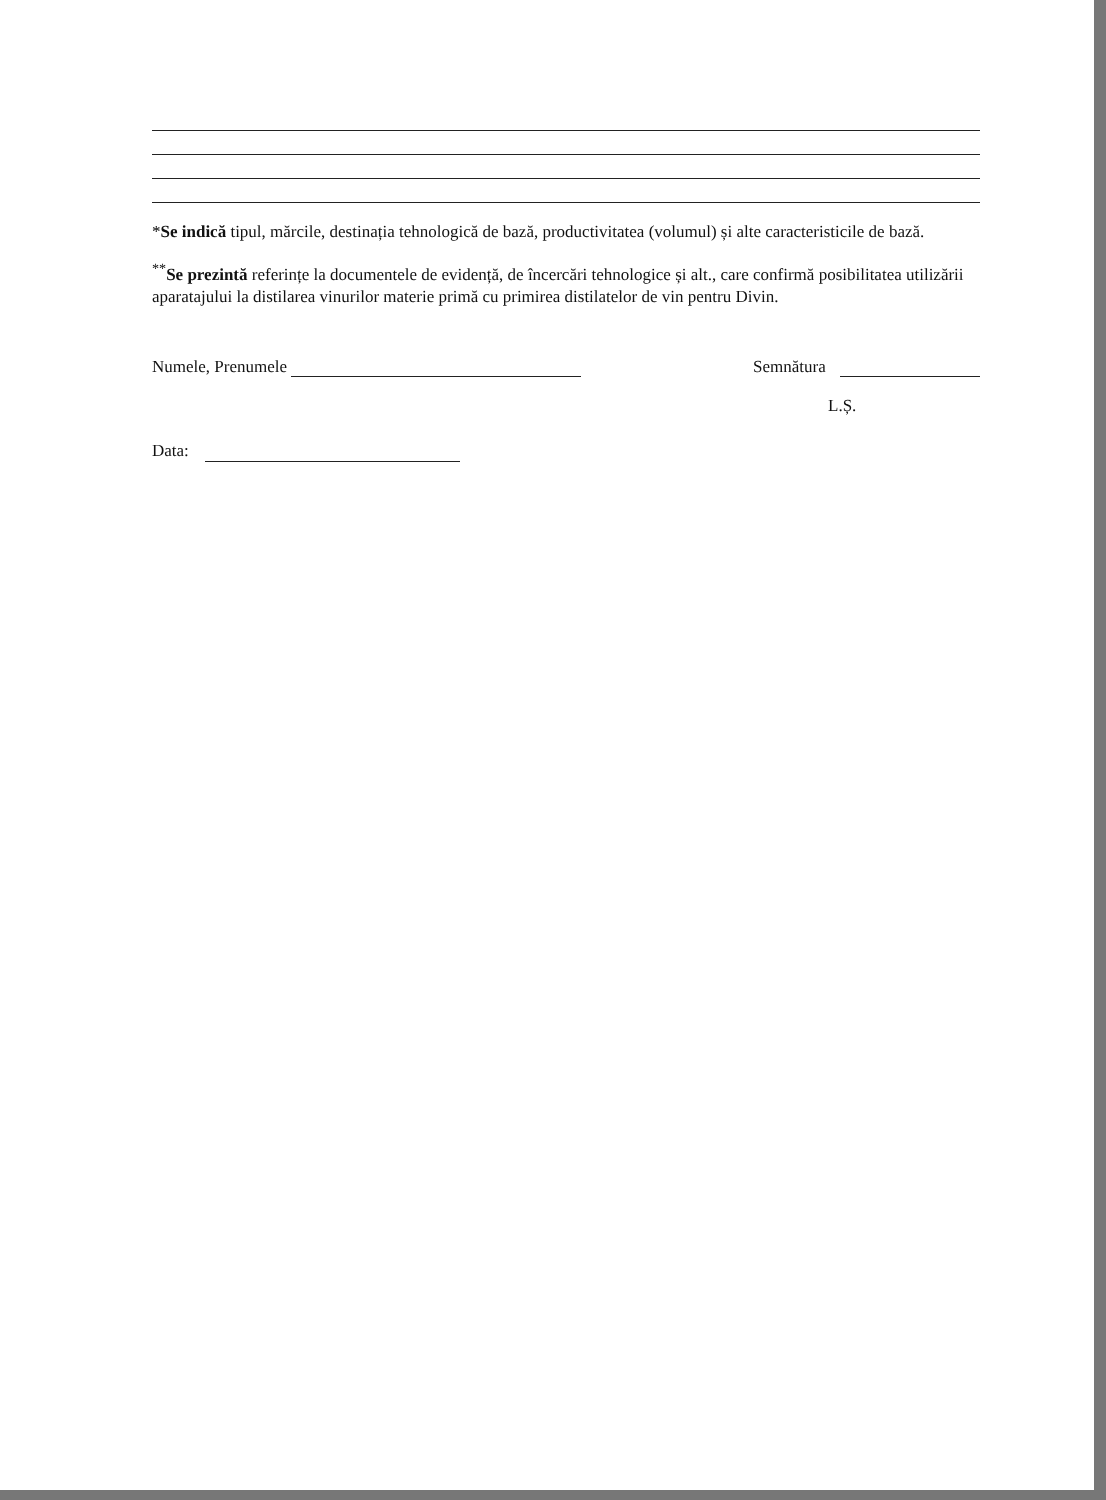*Se indică tipul, mărcile, destinația tehnologică de bază, productivitatea (volumul) și alte caracteristicile de bază.
<sup>**</sup> Se prezintă referințe la documentele de evidență, de încercări tehnologice și alt., care confirmă posibilitatea utilizării aparatajului la distilarea vinurilor materie primă cu primirea distilatelor de vin pentru Divin.
Numele, Prenumele Semnătura
L.Ș.
Data: